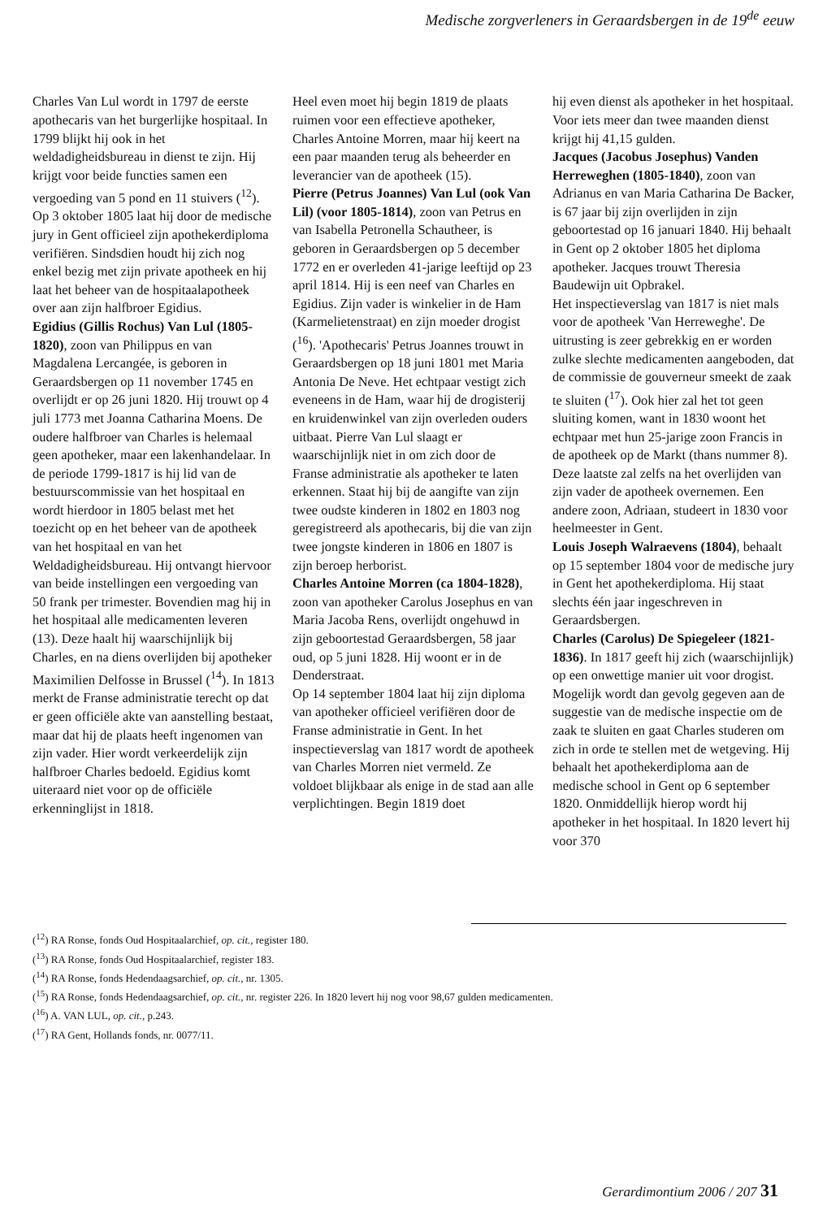Medische zorgverleners in Geraardsbergen in de 19<sup>de</sup> eeuw
Charles Van Lul wordt in 1797 de eerste apothecaris van het burgerlijke hospitaal. In 1799 blijkt hij ook in het weldadigheidsbureau in dienst te zijn. Hij krijgt voor beide functies samen een vergoeding van 5 pond en 11 stuivers (<sup>12</sup>). Op 3 oktober 1805 laat hij door de medische jury in Gent officieel zijn apothekerdiploma verifiëren. Sindsdien houdt hij zich nog enkel bezig met zijn private apotheek en hij laat het beheer van de hospitaalapotheek over aan zijn halfbroer Egidius.
Egidius (Gillis Rochus) Van Lul (1805-1820), zoon van Philippus en van Magdalena Lercangée, is geboren in Geraardsbergen op 11 november 1745 en overlijdt er op 26 juni 1820. Hij trouwt op 4 juli 1773 met Joanna Catharina Moens. De oudere halfbroer van Charles is helemaal geen apotheker, maar een lakenhandelaar. In de periode 1799-1817 is hij lid van de bestuurscommissie van het hospitaal en wordt hierdoor in 1805 belast met het toezicht op en het beheer van de apotheek van het hospitaal en van het Weldadigheidsbureau. Hij ontvangt hiervoor van beide instellingen een vergoeding van 50 frank per trimester. Bovendien mag hij in het hospitaal alle medicamenten leveren (13). Deze haalt hij waarschijnlijk bij Charles, en na diens overlijden bij apotheker Maximilien Delfosse in Brussel (<sup>14</sup>). In 1813 merkt de Franse administratie terecht op dat er geen officiële akte van aanstelling bestaat, maar dat hij de plaats heeft ingenomen van zijn vader. Hier wordt verkeerdelijk zijn halfbroer Charles bedoeld. Egidius komt uiteraard niet voor op de officiële erkenninglijst in 1818.
Heel even moet hij begin 1819 de plaats ruimen voor een effectieve apotheker, Charles Antoine Morren, maar hij keert na een paar maanden terug als beheerder en leverancier van de apotheek (15).
Pierre (Petrus Joannes) Van Lul (ook Van Lil) (voor 1805-1814), zoon van Petrus en van Isabella Petronella Schautheer, is geboren in Geraardsbergen op 5 december 1772 en er overleden 41-jarige leeftijd op 23 april 1814. Hij is een neef van Charles en Egidius. Zijn vader is winkelier in de Ham (Karmelietenstraat) en zijn moeder drogist (<sup>16</sup>). 'Apothecaris' Petrus Joannes trouwt in Geraardsbergen op 18 juni 1801 met Maria Antonia De Neve. Het echtpaar vestigt zich eveneens in de Ham, waar hij de drogisterij en kruidenwinkel van zijn overleden ouders uitbaat. Pierre Van Lul slaagt er waarschijnlijk niet in om zich door de Franse administratie als apotheker te laten erkennen. Staat hij bij de aangifte van zijn twee oudste kinderen in 1802 en 1803 nog geregistreerd als apothecaris, bij die van zijn twee jongste kinderen in 1806 en 1807 is zijn beroep herborist.
Charles Antoine Morren (ca 1804-1828), zoon van apotheker Carolus Josephus en van Maria Jacoba Rens, overlijdt ongehuwd in zijn geboortestad Geraardsbergen, 58 jaar oud, op 5 juni 1828. Hij woont er in de Denderstraat.
Op 14 september 1804 laat hij zijn diploma van apotheker officieel verifiëren door de Franse administratie in Gent. In het inspectieverslag van 1817 wordt de apotheek van Charles Morren niet vermeld. Ze voldoet blijkbaar als enige in de stad aan alle verplichtingen. Begin 1819 doet
hij even dienst als apotheker in het hospitaal. Voor iets meer dan twee maanden dienst krijgt hij 41,15 gulden.
Jacques (Jacobus Josephus) Vanden Herreweghen (1805-1840), zoon van Adrianus en van Maria Catharina De Backer, is 67 jaar bij zijn overlijden in zijn geboortestad op 16 januari 1840. Hij behaalt in Gent op 2 oktober 1805 het diploma apotheker. Jacques trouwt Theresia Baudewijn uit Opbrakel.
Het inspectieverslag van 1817 is niet mals voor de apotheek 'Van Herreweghe'. De uitrusting is zeer gebrekkig en er worden zulke slechte medicamenten aangeboden, dat de commissie de gouverneur smeekt de zaak te sluiten (<sup>17</sup>). Ook hier zal het tot geen sluiting komen, want in 1830 woont het echtpaar met hun 25-jarige zoon Francis in de apotheek op de Markt (thans nummer 8). Deze laatste zal zelfs na het overlijden van zijn vader de apotheek overnemen. Een andere zoon, Adriaan, studeert in 1830 voor heelmeester in Gent.
Louis Joseph Walraevens (1804), behaalt op 15 september 1804 voor de medische jury in Gent het apothekerdiploma. Hij staat slechts één jaar ingeschreven in Geraardsbergen.
Charles (Carolus) De Spiegeleer (1821-1836). In 1817 geeft hij zich (waarschijnlijk) op een onwettige manier uit voor drogist. Mogelijk wordt dan gevolg gegeven aan de suggestie van de medische inspectie om de zaak te sluiten en gaat Charles studeren om zich in orde te stellen met de wetgeving. Hij behaalt het apothekerdiploma aan de medische school in Gent op 6 september 1820. Onmiddellijk hierop wordt hij apotheker in het hospitaal. In 1820 levert hij voor 370
(<sup>12</sup>) RA Ronse, fonds Oud Hospitaalarchief, op. cit., register 180.
(<sup>13</sup>) RA Ronse, fonds Oud Hospitaalarchief, register 183.
(<sup>14</sup>) RA Ronse, fonds Hedendaagsarchief, op. cit., nr. 1305.
(<sup>15</sup>) RA Ronse, fonds Hedendaagsarchief, op. cit., nr. register 226. In 1820 levert hij nog voor 98,67 gulden medicamenten.
(<sup>16</sup>) A. VAN LUL, op. cit., p.243.
(<sup>17</sup>) RA Gent, Hollands fonds, nr. 0077/11.
Gerardimontium 2006 / 207 31